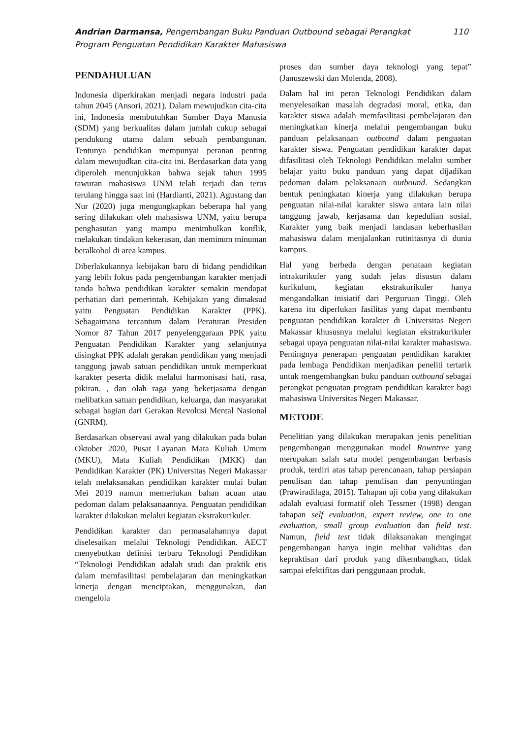Andrian Darmansa, Pengembangan Buku Panduan Outbound sebagai Perangkat
Program Penguatan Pendidikan Karakter Mahasiswa
110
PENDAHULUAN
Indonesia diperkirakan menjadi negara industri pada tahun 2045 (Ansori, 2021). Dalam mewujudkan cita-cita ini, Indonesia membutuhkan Sumber Daya Manusia (SDM) yang berkualitas dalam jumlah cukup sebagai pendukung utama dalam sebuah pembangunan. Tentunya pendidikan mempunyai peranan penting dalam mewujudkan cita-cita ini. Berdasarkan data yang diperoleh menunjukkan bahwa sejak tahun 1995 tawuran mahasiswa UNM telah terjadi dan terus terulang hingga saat ini (Hardianti, 2021). Agustang dan Nur (2020) juga mengungkapkan beberapa hal yang sering dilakukan oleh mahasiswa UNM, yaitu berupa penghasutan yang mampu menimbulkan konflik, melakukan tindakan kekerasan, dan meminum minuman beralkohol di area kampus.
Diberlakukannya kebijakan baru di bidang pendidikan yang lebih fokus pada pengembangan karakter menjadi tanda bahwa pendidikan karakter semakin mendapat perhatian dari pemerintah. Kebijakan yang dimaksud yaitu Penguatan Pendidikan Karakter (PPK). Sebagaimana tercantum dalam Peraturan Presiden Nomor 87 Tahun 2017 penyelenggaraan PPK yaitu Penguatan Pendidikan Karakter yang selanjutnya disingkat PPK adalah gerakan pendidikan yang menjadi tanggung jawab satuan pendidikan untuk memperkuat karakter peserta didik melalui harmonisasi hati, rasa, pikiran. , dan olah raga yang bekerjasama dengan melibatkan satuan pendidikan, keluarga, dan masyarakat sebagai bagian dari Gerakan Revolusi Mental Nasional (GNRM).
Berdasarkan observasi awal yang dilakukan pada bulan Oktober 2020, Pusat Layanan Mata Kuliah Umum (MKU), Mata Kuliah Pendidikan (MKK) dan Pendidikan Karakter (PK) Universitas Negeri Makassar telah melaksanakan pendidikan karakter mulai bulan Mei 2019 namun memerlukan bahan acuan atau pedoman dalam pelaksanaannya. Penguatan pendidikan karakter dilakukan melalui kegiatan ekstrakurikuler.
Pendidikan karakter dan permasalahannya dapat diselesaikan melalui Teknologi Pendidikan. AECT menyebutkan definisi terbaru Teknologi Pendidikan “Teknologi Pendidikan adalah studi dan praktik etis dalam memfasilitasi pembelajaran dan meningkatkan kinerja dengan menciptakan, menggunakan, dan mengelola
proses dan sumber daya teknologi yang tepat” (Januszewski dan Molenda, 2008).
Dalam hal ini peran Teknologi Pendidikan dalam menyelesaikan masalah degradasi moral, etika, dan karakter siswa adalah memfasilitasi pembelajaran dan meningkatkan kinerja melalui pengembangan buku panduan pelaksanaan outbound dalam penguatan karakter siswa. Penguatan pendidikan karakter dapat difasilitasi oleh Teknologi Pendidikan melalui sumber belajar yaitu buku panduan yang dapat dijadikan pedoman dalam pelaksanaan outbound. Sedangkan bentuk peningkatan kinerja yang dilakukan berupa penguatan nilai-nilai karakter siswa antara lain nilai tanggung jawab, kerjasama dan kepedulian sosial. Karakter yang baik menjadi landasan keberhasilan mahasiswa dalam menjalankan rutinitasnya di dunia kampus.
Hal yang berbeda dengan penataan kegiatan intrakurikuler yang sudah jelas disusun dalam kurikulum, kegiatan ekstrakurikuler hanya mengandalkan inisiatif dari Perguruan Tinggi. Oleh karena itu diperlukan fasilitas yang dapat membantu penguatan pendidikan karakter di Universitas Negeri Makassar khususnya melalui kegiatan ekstrakurikuler sebagai upaya penguatan nilai-nilai karakter mahasiswa. Pentingnya penerapan penguatan pendidikan karakter pada lembaga Pendidikan menjadikan peneliti tertarik untuk mengembangkan buku panduan outbound sebagai perangkat penguatan program pendidikan karakter bagi mahasiswa Universitas Negeri Makassar.
METODE
Penelitian yang dilakukan merupakan jenis penelitian pengembangan menggunakan model Rowntree yang merupakan salah satu model pengembangan berbasis produk, terdiri atas tahap perencanaan, tahap persiapan penulisan dan tahap penulisan dan penyuntingan (Prawiradilaga, 2015). Tahapan uji coba yang dilakukan adalah evaluasi formatif oleh Tessmer (1998) dengan tahapan self evaluation, expert review, one to one evaluation, small group evaluation dan field test. Namun, field test tidak dilaksanakan mengingat pengembangan hanya ingin melihat validitas dan kepraktisan dari produk yang dikembangkan, tidak sampai efektifitas dari penggunaan produk.